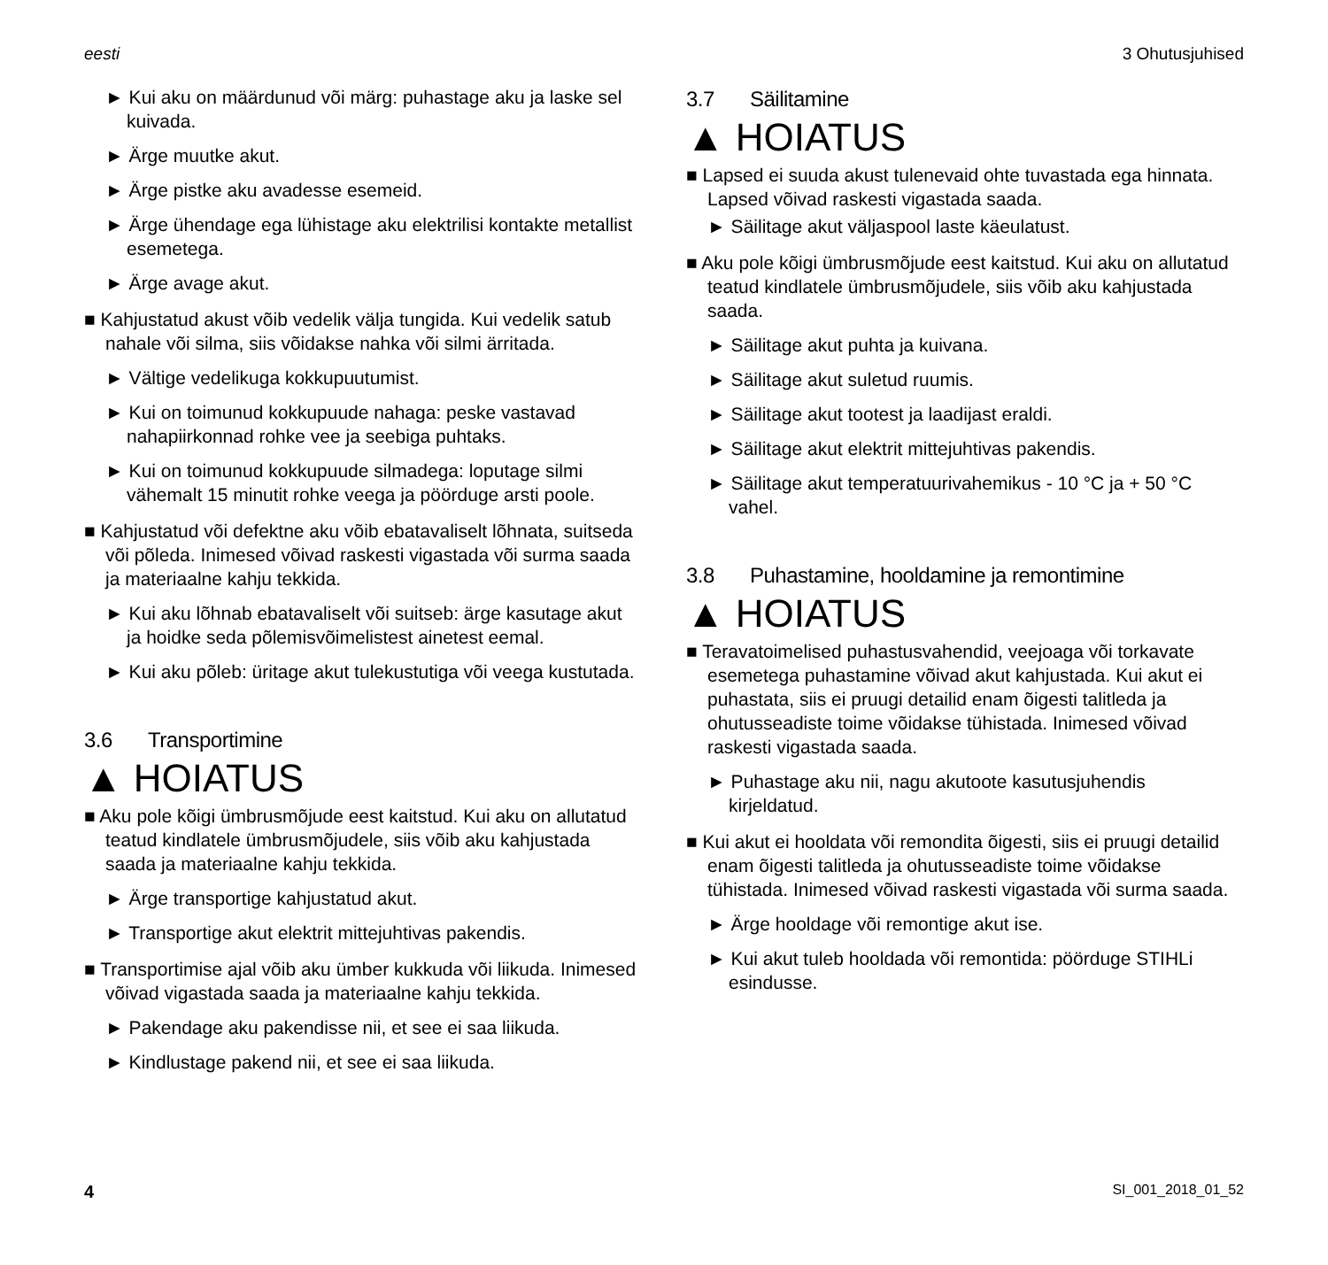eesti 3 Ohutusjuhised
► Kui aku on määrdunud või märg: puhastage aku ja laske sel kuivada.
► Ärge muutke akut.
► Ärge pistke aku avadesse esemeid.
► Ärge ühendage ega lühistage aku elektrilisi kontakte metallist esemetega.
► Ärge avage akut.
■ Kahjustatud akust võib vedelik välja tungida. Kui vedelik satub nahale või silma, siis võidakse nahka või silmi ärritada.
► Vältige vedelikuga kokkupuutumist.
► Kui on toimunud kokkupuude nahaga: peske vastavad nahapiirkonnad rohke vee ja seebiga puhtaks.
► Kui on toimunud kokkupuude silmadega: loputage silmi vähemalt 15 minutit rohke veega ja pöörduge arsti poole.
■ Kahjustatud või defektne aku võib ebatavaliselt lõhnata, suitseda või põleda. Inimesed võivad raskesti vigastada või surma saada ja materiaalne kahju tekkida.
► Kui aku lõhnab ebatavaliselt või suitseb: ärge kasutage akut ja hoidke seda põlemisvõimelistest ainetest eemal.
► Kui aku põleb: üritage akut tulekustutiga või veega kustutada.
3.6 Transportimine
▲ HOIATUS
■ Aku pole kõigi ümbrusmõjude eest kaitstud. Kui aku on allutatud teatud kindlatele ümbrusmõjudele, siis võib aku kahjustada saada ja materiaalne kahju tekkida.
► Ärge transportige kahjustatud akut.
► Transportige akut elektrit mittejuhtivas pakendis.
■ Transportimise ajal võib aku ümber kukkuda või liikuda. Inimesed võivad vigastada saada ja materiaalne kahju tekkida.
► Pakendage aku pakendisse nii, et see ei saa liikuda.
► Kindlustage pakend nii, et see ei saa liikuda.
3.7 Säilitamine
▲ HOIATUS
■ Lapsed ei suuda akust tulenevaid ohte tuvastada ega hinnata. Lapsed võivad raskesti vigastada saada.
► Säilitage akut väljaspool laste käeulatust.
■ Aku pole kõigi ümbrusmõjude eest kaitstud. Kui aku on allutatud teatud kindlatele ümbrusmõjudele, siis võib aku kahjustada saada.
► Säilitage akut puhta ja kuivana.
► Säilitage akut suletud ruumis.
► Säilitage akut tootest ja laadijast eraldi.
► Säilitage akut elektrit mittejuhtivas pakendis.
► Säilitage akut temperatuurivahemikus - 10 °C ja + 50 °C vahel.
3.8 Puhastamine, hooldamine ja remontimine
▲ HOIATUS
■ Teravatoimelised puhastusvahendid, veejoaga või torkavate esemetega puhastamine võivad akut kahjustada. Kui akut ei puhastata, siis ei pruugi detailid enam õigesti talitleda ja ohutusseadiste toime võidakse tühistada. Inimesed võivad raskesti vigastada saada.
► Puhastage aku nii, nagu akutoote kasutusjuhendis kirjeldatud.
■ Kui akut ei hooldata või remondita õigesti, siis ei pruugi detailid enam õigesti talitleda ja ohutusseadiste toime võidakse tühistada. Inimesed võivad raskesti vigastada või surma saada.
► Ärge hooldage või remontige akut ise.
► Kui akut tuleb hooldada või remontida: pöörduge STIHLi esindusse.
4 SI_001_2018_01_52